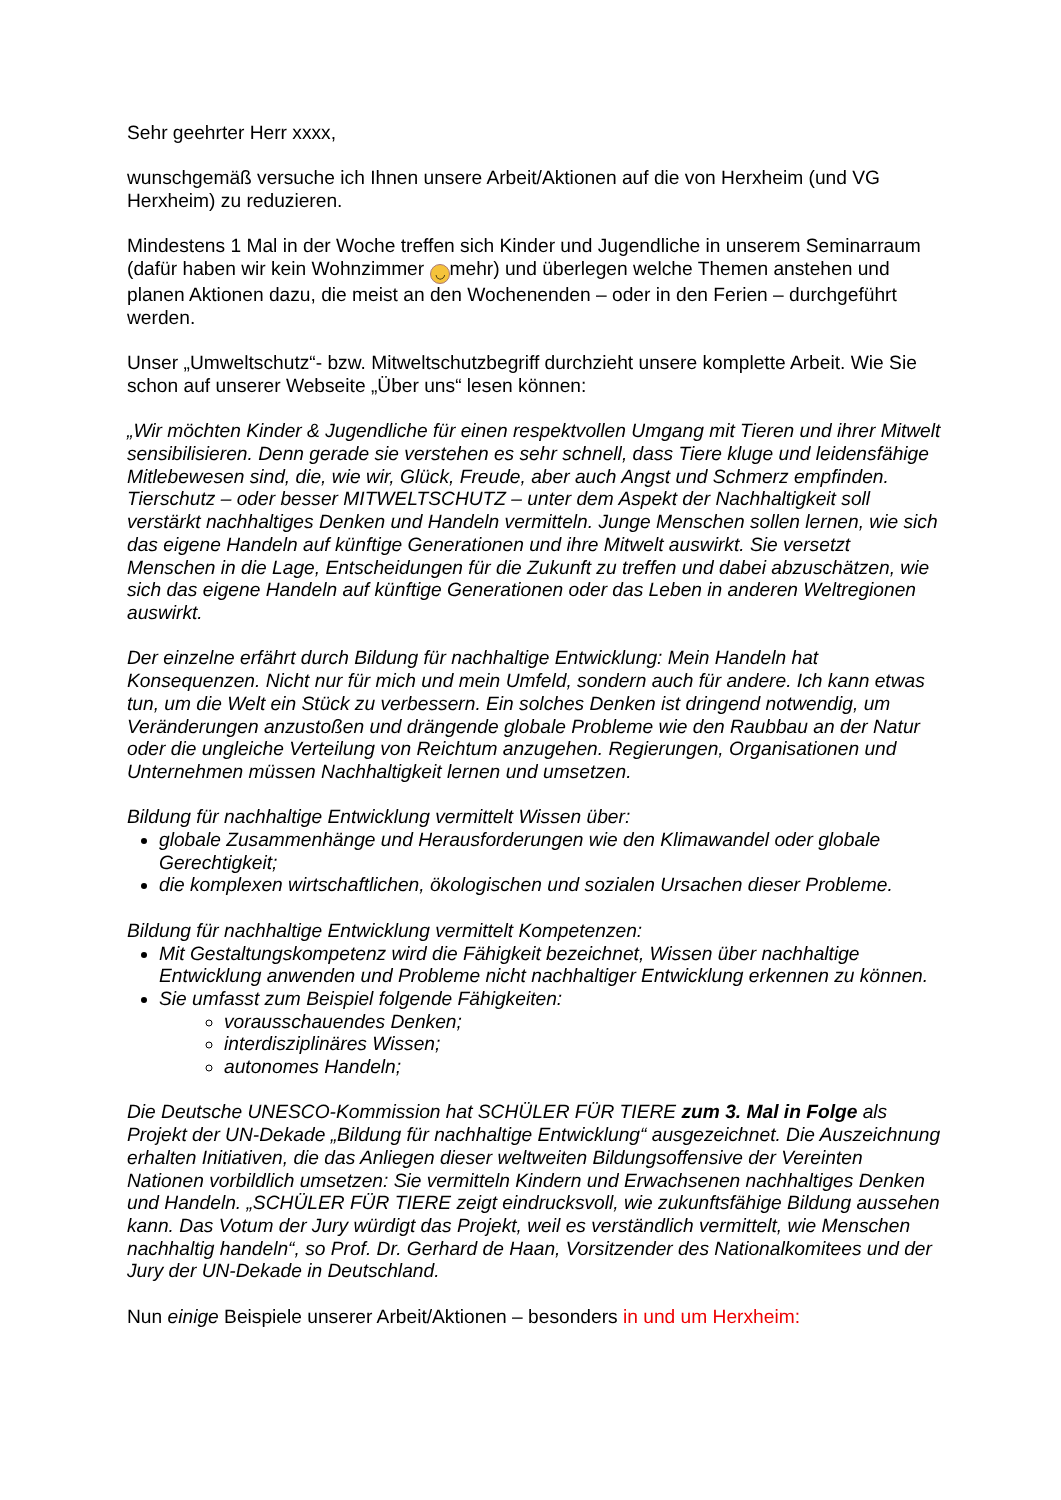Sehr geehrter Herr xxxx,
wunschgemäß versuche ich Ihnen unsere Arbeit/Aktionen auf die von Herxheim (und VG Herxheim) zu reduzieren.
Mindestens 1 Mal in der Woche treffen sich Kinder und Jugendliche in unserem Seminarraum (dafür haben wir kein Wohnzimmer ◡ mehr) und überlegen welche Themen anstehen und planen Aktionen dazu, die meist an den Wochenenden – oder in den Ferien – durchgeführt werden.
Unser „Umweltschutz“- bzw. Mitweltschutzbegriff durchzieht unsere komplette Arbeit. Wie Sie schon auf unserer Webseite „Über uns“ lesen können:
„Wir möchten Kinder & Jugendliche für einen respektvollen Umgang mit Tieren und ihrer Mitwelt sensibilisieren. Denn gerade sie verstehen es sehr schnell, dass Tiere kluge und leidensfähige Mitlebewesen sind, die, wie wir, Glück, Freude, aber auch Angst und Schmerz empfinden.
Tierschutz – oder besser MITWELTSCHUTZ – unter dem Aspekt der Nachhaltigkeit soll verstärkt nachhaltiges Denken und Handeln vermitteln. Junge Menschen sollen lernen, wie sich das eigene Handeln auf künftige Generationen und ihre Mitwelt auswirkt. Sie versetzt Menschen in die Lage, Entscheidungen für die Zukunft zu treffen und dabei abzuschätzen, wie sich das eigene Handeln auf künftige Generationen oder das Leben in anderen Weltregionen auswirkt.
Der einzelne erfährt durch Bildung für nachhaltige Entwicklung: Mein Handeln hat Konsequenzen. Nicht nur für mich und mein Umfeld, sondern auch für andere. Ich kann etwas tun, um die Welt ein Stück zu verbessern. Ein solches Denken ist dringend notwendig, um Veränderungen anzustoßen und drängende globale Probleme wie den Raubbau an der Natur oder die ungleiche Verteilung von Reichtum anzugehen. Regierungen, Organisationen und Unternehmen müssen Nachhaltigkeit lernen und umsetzen.
Bildung für nachhaltige Entwicklung vermittelt Wissen über:
globale Zusammenhänge und Herausforderungen wie den Klimawandel oder globale Gerechtigkeit;
die komplexen wirtschaftlichen, ökologischen und sozialen Ursachen dieser Probleme.
Bildung für nachhaltige Entwicklung vermittelt Kompetenzen:
Mit Gestaltungskompetenz wird die Fähigkeit bezeichnet, Wissen über nachhaltige Entwicklung anwenden und Probleme nicht nachhaltiger Entwicklung erkennen zu können.
Sie umfasst zum Beispiel folgende Fähigkeiten:
vorausschauendes Denken;
interdisziplinäres Wissen;
autonomes Handeln;
Die Deutsche UNESCO-Kommission hat SCHÜLER FÜR TIERE zum 3. Mal in Folge als Projekt der UN-Dekade „Bildung für nachhaltige Entwicklung“ ausgezeichnet. Die Auszeichnung erhalten Initiativen, die das Anliegen dieser weltweiten Bildungsoffensive der Vereinten Nationen vorbildlich umsetzen: Sie vermitteln Kindern und Erwachsenen nachhaltiges Denken und Handeln. „SCHÜLER FÜR TIERE zeigt eindrucksvoll, wie zukunftsfähige Bildung aussehen kann. Das Votum der Jury würdigt das Projekt, weil es verständlich vermittelt, wie Menschen nachhaltig handeln“, so Prof. Dr. Gerhard de Haan, Vorsitzender des Nationalkomitees und der Jury der UN-Dekade in Deutschland.
Nun einige Beispiele unserer Arbeit/Aktionen – besonders in und um Herxheim: